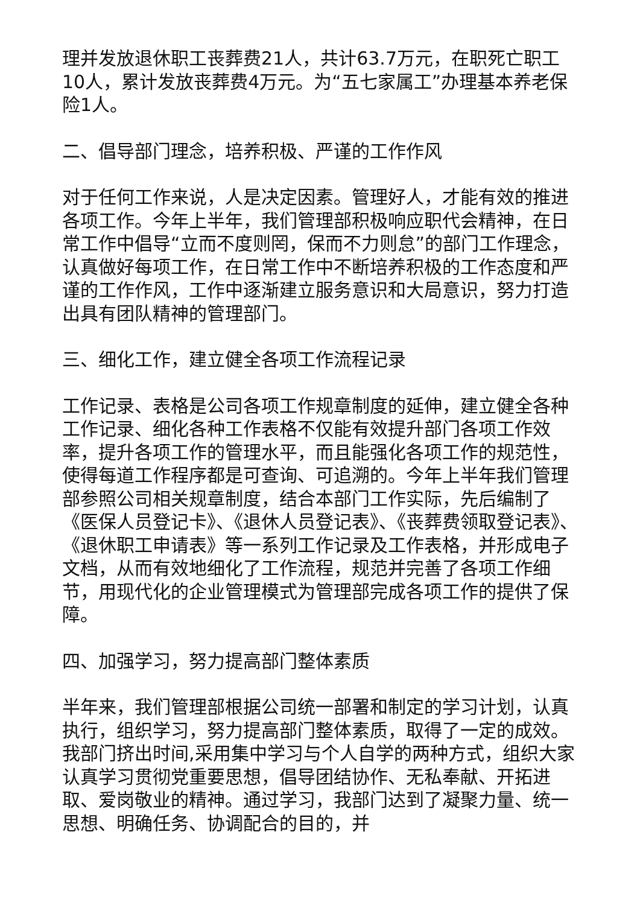理并发放退休职工丧葬费21人，共计63.7万元，在职死亡职工10人，累计发放丧葬费4万元。为“五七家属工”办理基本养老保险1人。
二、倡导部门理念，培养积极、严谨的工作作风
对于任何工作来说，人是决定因素。管理好人，才能有效的推进各项工作。今年上半年，我们管理部积极响应职代会精神，在日常工作中倡导“立而不度则罔，保而不力则怠”的部门工作理念，认真做好每项工作，在日常工作中不断培养积极的工作态度和严谨的工作作风，工作中逐渐建立服务意识和大局意识，努力打造出具有团队精神的管理部门。
三、细化工作，建立健全各项工作流程记录
工作记录、表格是公司各项工作规章制度的延伸，建立健全各种工作记录、细化各种工作表格不仅能有效提升部门各项工作效率，提升各项工作的管理水平，而且能强化各项工作的规范性，使得每道工作程序都是可查询、可追溯的。今年上半年我们管理部参照公司相关规章制度，结合本部门工作实际，先后编制了《医保人员登记卡》、《退休人员登记表》、《丧葬费领取登记表》、《退休职工申请表》等一系列工作记录及工作表格，并形成电子文档，从而有效地细化了工作流程，规范并完善了各项工作细节，用现代化的企业管理模式为管理部完成各项工作的提供了保障。
四、加强学习，努力提高部门整体素质
半年来，我们管理部根据公司统一部署和制定的学习计划，认真执行，组织学习，努力提高部门整体素质，取得了一定的成效。我部门挤出时间,采用集中学习与个人自学的两种方式，组织大家认真学习贯彻党重要思想，倡导团结协作、无私奉献、开拓进取、爱岗敬业的精神。通过学习，我部门达到了凝聚力量、统一思想、明确任务、协调配合的目的，并